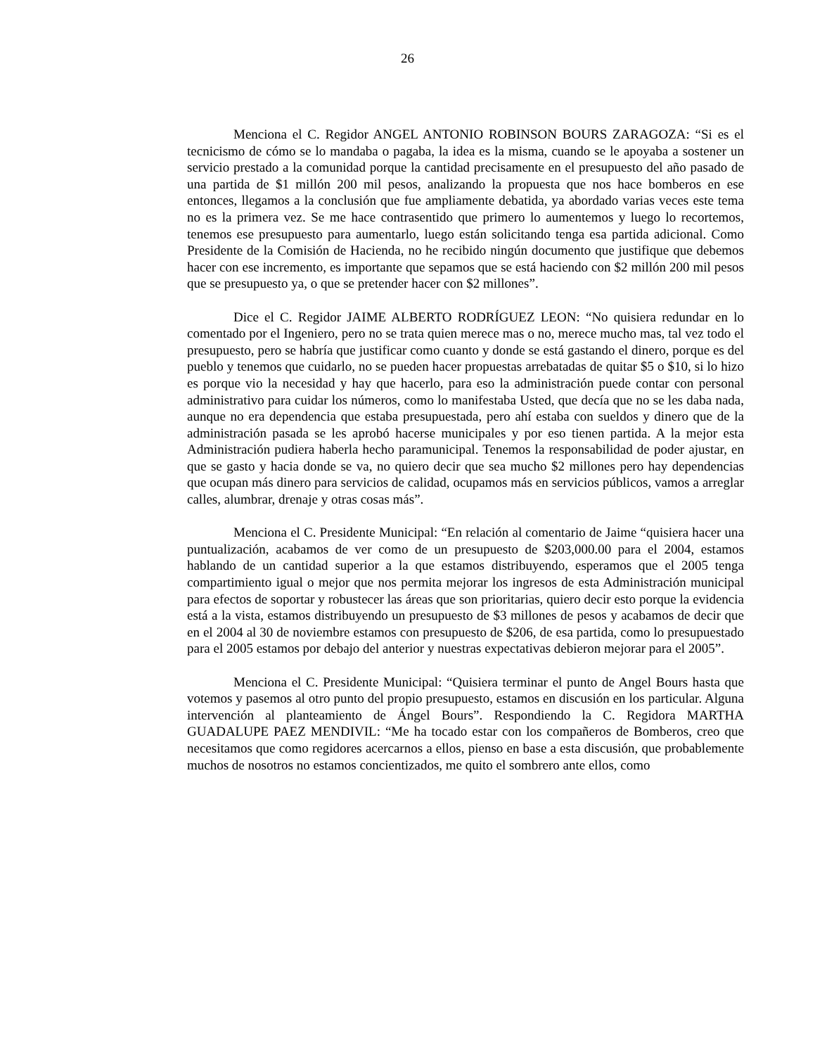26
Menciona el C. Regidor ANGEL ANTONIO ROBINSON BOURS ZARAGOZA: “Si es el tecnicismo de cómo se lo mandaba o pagaba, la idea es la misma, cuando se le apoyaba a sostener un servicio prestado a la comunidad porque la cantidad precisamente en el presupuesto del año pasado de una partida de $1 millón 200 mil pesos, analizando la propuesta que nos hace bomberos en ese entonces, llegamos a la conclusión que fue ampliamente debatida, ya abordado varias veces este tema no es la primera vez. Se me hace contrasentido que primero lo aumentemos y luego lo recortemos, tenemos ese presupuesto para aumentarlo, luego están solicitando tenga esa partida adicional. Como Presidente de la Comisión de Hacienda, no he recibido ningún documento que justifique que debemos hacer con ese incremento, es importante que sepamos que se está haciendo con $2 millón 200 mil pesos que se presupuesto ya, o que se pretender hacer con $2 millones”.
Dice el C. Regidor JAIME ALBERTO RODRÍGUEZ LEON: “No quisiera redundar en lo comentado por el Ingeniero, pero no se trata quien merece mas o no, merece mucho mas, tal vez todo el presupuesto, pero se habría que justificar como cuanto y donde se está gastando el dinero, porque es del pueblo y tenemos que cuidarlo, no se pueden hacer propuestas arrebatadas de quitar $5 o $10, si lo hizo es porque vio la necesidad y hay que hacerlo, para eso la administración puede contar con personal administrativo para cuidar los números, como lo manifestaba Usted, que decía que no se les daba nada, aunque no era dependencia que estaba presupuestada, pero ahí estaba con sueldos y dinero que de la administración pasada se les aprobó hacerse municipales y por eso tienen partida. A la mejor esta Administración pudiera haberla hecho paramunicipal. Tenemos la responsabilidad de poder ajustar, en que se gasto y hacia donde se va, no quiero decir que sea mucho $2 millones pero hay dependencias que ocupan más dinero para servicios de calidad, ocupamos más en servicios públicos, vamos a arreglar calles, alumbrar, drenaje y otras cosas más”.
Menciona el C. Presidente Municipal: “En relación al comentario de Jaime “quisiera hacer una puntualización, acabamos de ver como de un presupuesto de $203,000.00 para el 2004, estamos hablando de un cantidad superior a la que estamos distribuyendo, esperamos que el 2005 tenga compartimiento igual o mejor que nos permita mejorar los ingresos de esta Administración municipal para efectos de soportar y robustecer las áreas que son prioritarias, quiero decir esto porque la evidencia está a la vista, estamos distribuyendo un presupuesto de $3 millones de pesos y acabamos de decir que en el 2004 al 30 de noviembre estamos con presupuesto de $206, de esa partida, como lo presupuestado para el 2005 estamos por debajo del anterior y nuestras expectativas debieron mejorar para el 2005”.
Menciona el C. Presidente Municipal: “Quisiera terminar el punto de Angel Bours hasta que votemos y pasemos al otro punto del propio presupuesto, estamos en discusión en los particular. Alguna intervención al planteamiento de Ángel Bours”. Respondiendo la C. Regidora MARTHA GUADALUPE PAEZ MENDIVIL: “Me ha tocado estar con los compañeros de Bomberos, creo que necesitamos que como regidores acercarnos a ellos, pienso en base a esta discusión, que probablemente muchos de nosotros no estamos concientizados, me quito el sombrero ante ellos, como